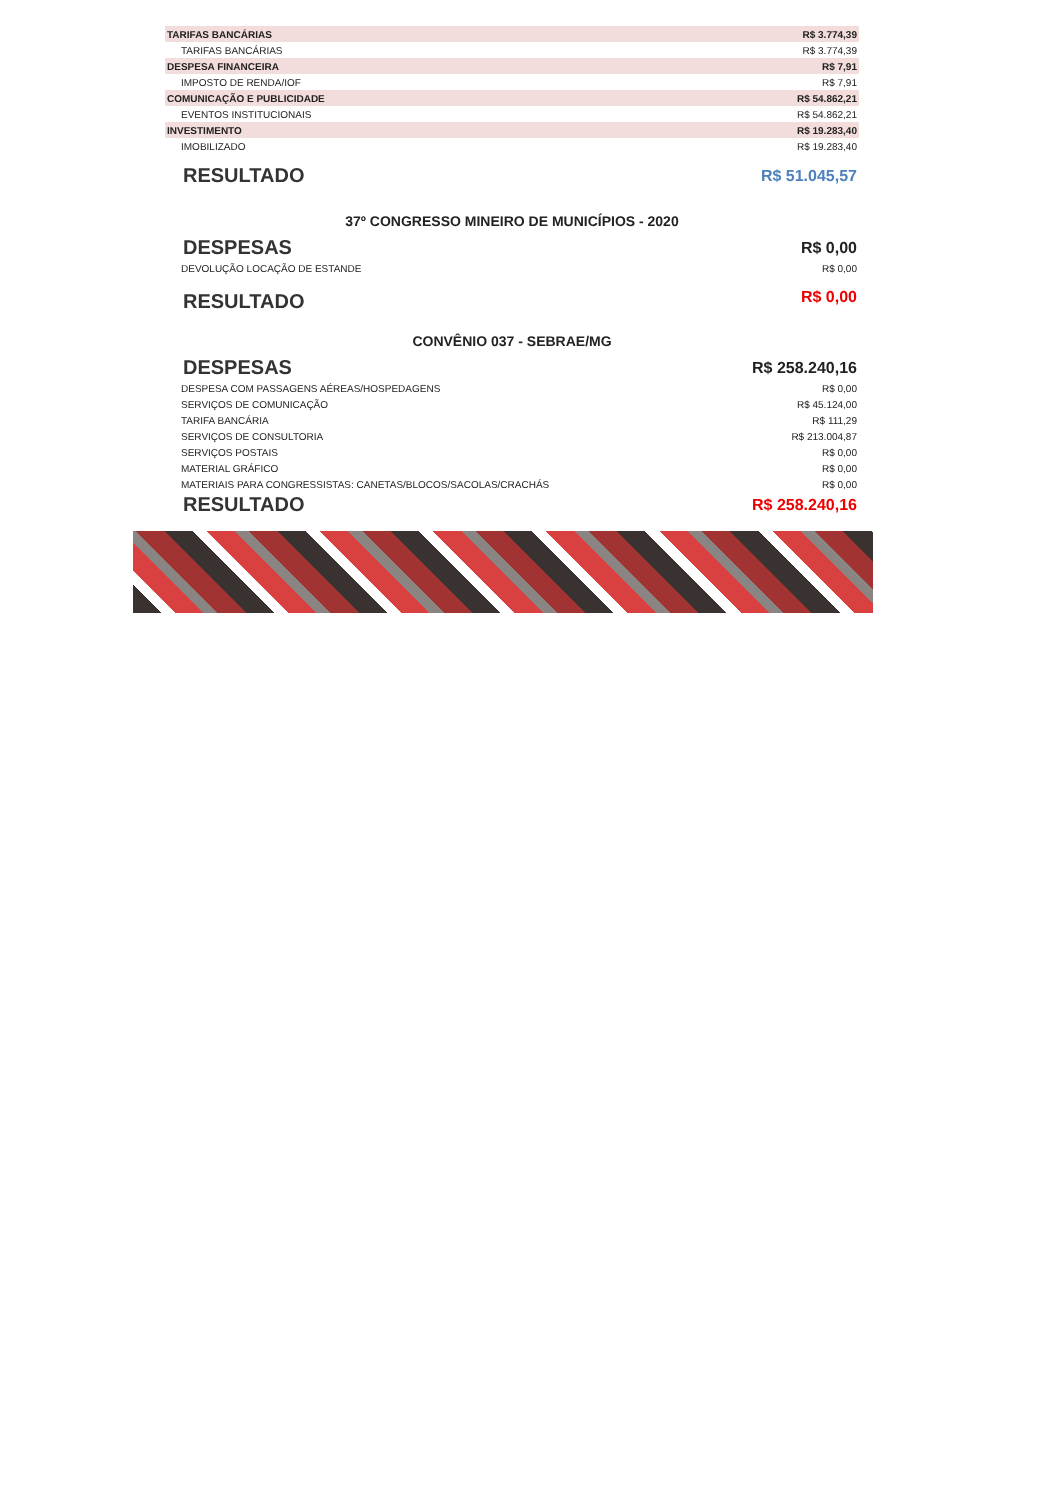| TARIFAS BANCÁRIAS | R$ 3.774,39 |
| TARIFAS BANCÁRIAS | R$ 3.774,39 |
| DESPESA FINANCEIRA | R$ 7,91 |
| IMPOSTO DE RENDA/IOF | R$ 7,91 |
| COMUNICAÇÃO E PUBLICIDADE | R$ 54.862,21 |
| EVENTOS INSTITUCIONAIS | R$ 54.862,21 |
| INVESTIMENTO | R$ 19.283,40 |
| IMOBILIZADO | R$ 19.283,40 |
| RESULTADO | R$ 51.045,57 |
37º CONGRESSO MINEIRO DE MUNICÍPIOS - 2020
| DESPESAS | R$ 0,00 |
| DEVOLUÇÃO LOCAÇÃO DE ESTANDE | R$ 0,00 |
| RESULTADO | R$ 0,00 |
CONVÊNIO 037 - SEBRAE/MG
| DESPESAS | R$ 258.240,16 |
| DESPESA COM PASSAGENS AÉREAS/HOSPEDAGENS | R$ 0,00 |
| SERVIÇOS DE COMUNICAÇÃO | R$ 45.124,00 |
| TARIFA BANCÁRIA | R$ 111,29 |
| SERVIÇOS DE CONSULTORIA | R$ 213.004,87 |
| SERVIÇOS POSTAIS | R$ 0,00 |
| MATERIAL GRÁFICO | R$ 0,00 |
| MATERIAIS PARA CONGRESSISTAS: CANETAS/BLOCOS/SACOLAS/CRACHÁS | R$ 0,00 |
| RESULTADO | R$ 258.240,16 |